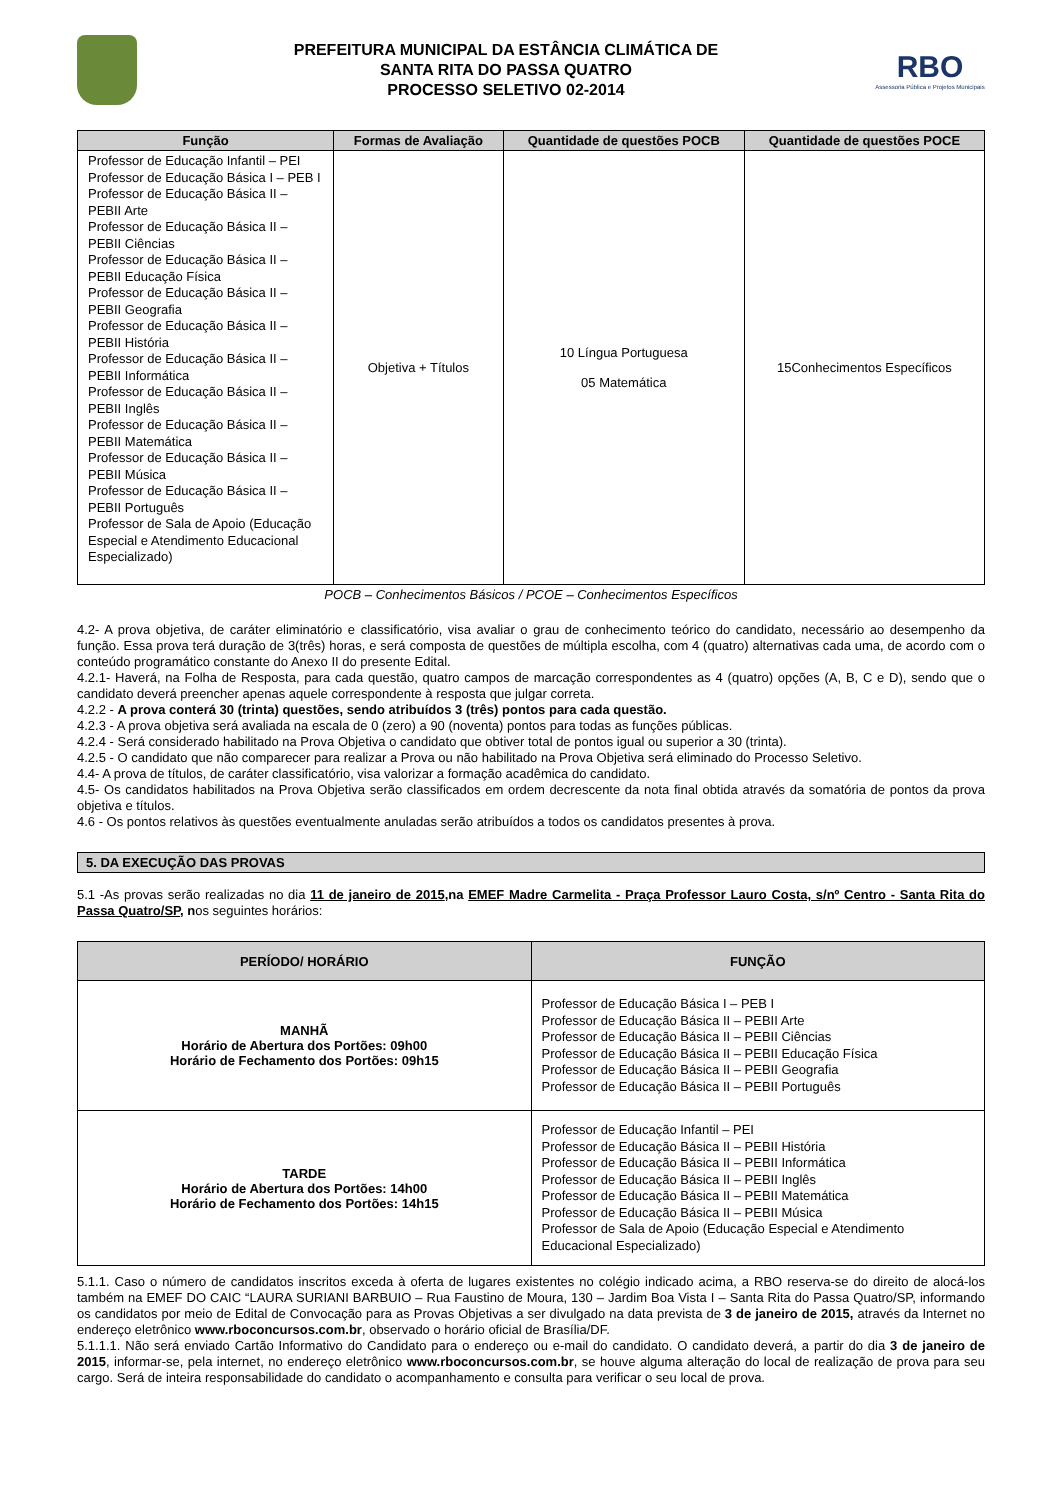PREFEITURA MUNICIPAL DA ESTÂNCIA CLIMÁTICA DE
SANTA RITA DO PASSA QUATRO
PROCESSO SELETIVO 02-2014
RBO
Assessoria Pública e Projetos Municipais
| Função | Formas de Avaliação | Quantidade de questões POCB | Quantidade de questões POCE |
| --- | --- | --- | --- |
| Professor de Educação Infantil – PEI Professor de Educação Básica I – PEB I Professor de Educação Básica II – PEBII Arte Professor de Educação Básica II – PEBII Ciências Professor de Educação Básica II – PEBII Educação Física Professor de Educação Básica II – PEBII Geografia Professor de Educação Básica II – PEBII História Professor de Educação Básica II – PEBII Informática Professor de Educação Básica II – PEBII Inglês Professor de Educação Básica II – PEBII Matemática Professor de Educação Básica II – PEBII Música Professor de Educação Básica II – PEBII Português Professor de Sala de Apoio (Educação Especial e Atendimento Educacional Especializado) | Objetiva + Títulos | 10 Língua Portuguesa 05 Matemática | 15Conhecimentos Específicos |
POCB – Conhecimentos Básicos / PCOE – Conhecimentos Específicos
4.2- A prova objetiva, de caráter eliminatório e classificatório, visa avaliar o grau de conhecimento teórico do candidato, necessário ao desempenho da função. Essa prova terá duração de 3(três) horas, e será composta de questões de múltipla escolha, com 4 (quatro) alternativas cada uma, de acordo com o conteúdo programático constante do Anexo II do presente Edital.
4.2.1- Haverá, na Folha de Resposta, para cada questão, quatro campos de marcação correspondentes as 4 (quatro) opções (A, B, C e D), sendo que o candidato deverá preencher apenas aquele correspondente à resposta que julgar correta.
4.2.2 - A prova conterá 30 (trinta) questões, sendo atribuídos 3 (três) pontos para cada questão.
4.2.3 - A prova objetiva será avaliada na escala de 0 (zero) a 90 (noventa) pontos para todas as funções públicas.
4.2.4 - Será considerado habilitado na Prova Objetiva o candidato que obtiver total de pontos igual ou superior a 30 (trinta).
4.2.5 - O candidato que não comparecer para realizar a Prova ou não habilitado na Prova Objetiva será eliminado do Processo Seletivo.
4.4- A prova de títulos, de caráter classificatório, visa valorizar a formação acadêmica do candidato.
4.5- Os candidatos habilitados na Prova Objetiva serão classificados em ordem decrescente da nota final obtida através da somatória de pontos da prova objetiva e títulos.
4.6 - Os pontos relativos às questões eventualmente anuladas serão atribuídos a todos os candidatos presentes à prova.
5. DA EXECUÇÃO DAS PROVAS
5.1 -As provas serão realizadas no dia 11 de janeiro de 2015,na EMEF Madre Carmelita - Praça Professor Lauro Costa, s/nº Centro - Santa Rita do Passa Quatro/SP, nos seguintes horários:
| PERÍODO/ HORÁRIO | FUNÇÃO |
| --- | --- |
| MANHÃ Horário de Abertura dos Portões: 09h00 Horário de Fechamento dos Portões: 09h15 | Professor de Educação Básica I – PEB I Professor de Educação Básica II – PEBII Arte Professor de Educação Básica II – PEBII Ciências Professor de Educação Básica II – PEBII Educação Física Professor de Educação Básica II – PEBII Geografia Professor de Educação Básica II – PEBII Português |
| TARDE Horário de Abertura dos Portões: 14h00 Horário de Fechamento dos Portões: 14h15 | Professor de Educação Infantil – PEI Professor de Educação Básica II – PEBII História Professor de Educação Básica II – PEBII Informática Professor de Educação Básica II – PEBII Inglês Professor de Educação Básica II – PEBII Matemática Professor de Educação Básica II – PEBII Música Professor de Sala de Apoio (Educação Especial e Atendimento Educacional Especializado) |
5.1.1. Caso o número de candidatos inscritos exceda à oferta de lugares existentes no colégio indicado acima, a RBO reserva-se do direito de alocá-los também na EMEF DO CAIC “LAURA SURIANI BARBUIO – Rua Faustino de Moura, 130 – Jardim Boa Vista I – Santa Rita do Passa Quatro/SP, informando os candidatos por meio de Edital de Convocação para as Provas Objetivas a ser divulgado na data prevista de 3 de janeiro de 2015, através da Internet no endereço eletrônico www.rboconcursos.com.br, observado o horário oficial de Brasília/DF.
5.1.1.1. Não será enviado Cartão Informativo do Candidato para o endereço ou e-mail do candidato. O candidato deverá, a partir do dia 3 de janeiro de 2015, informar-se, pela internet, no endereço eletrônico www.rboconcursos.com.br, se houve alguma alteração do local de realização de prova para seu cargo. Será de inteira responsabilidade do candidato o acompanhamento e consulta para verificar o seu local de prova.